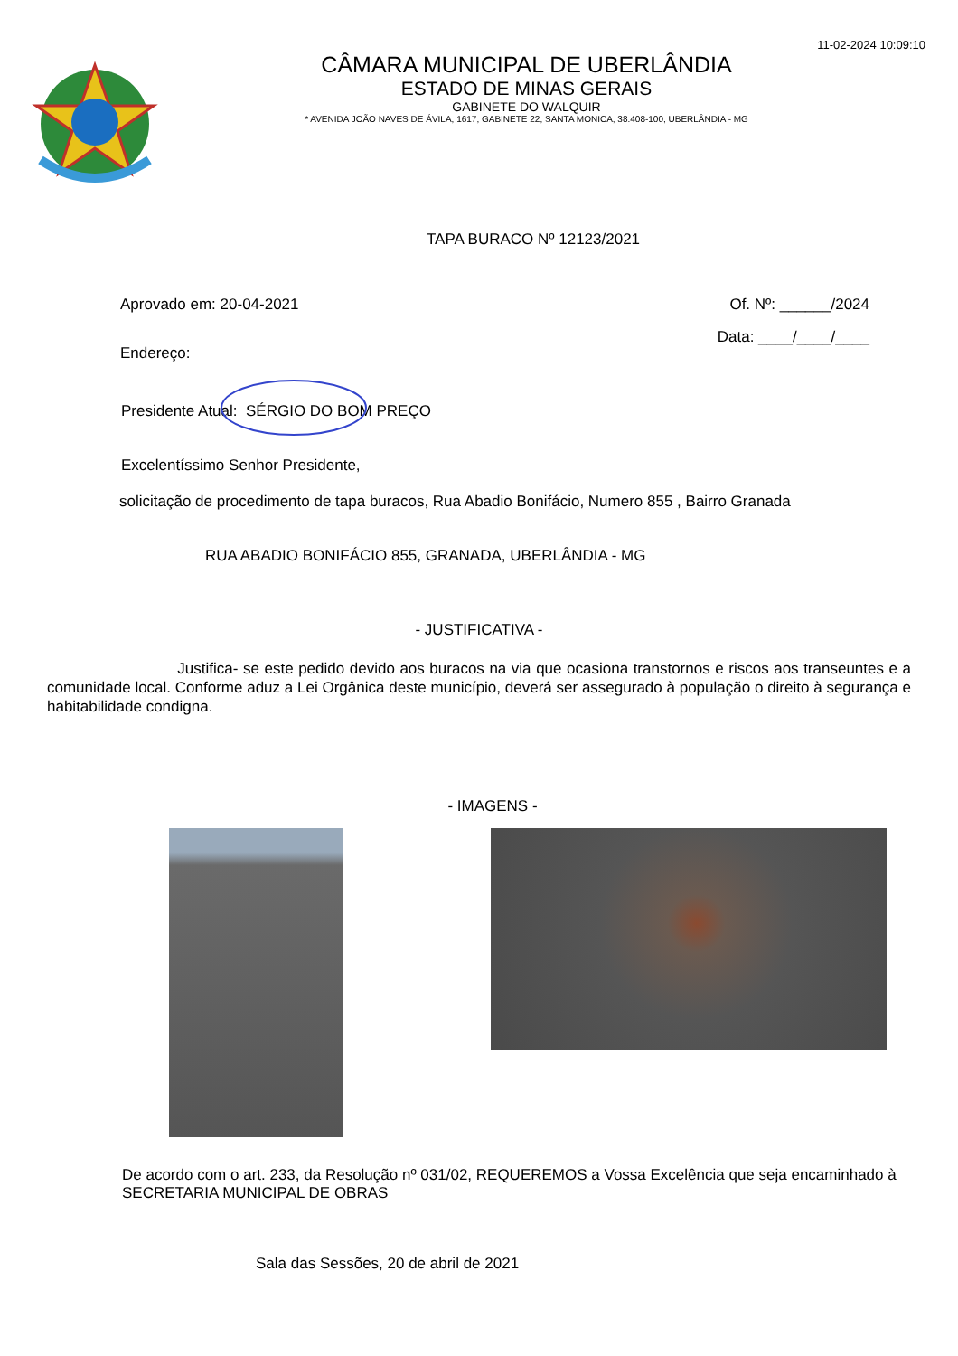11-02-2024 10:09:10
CÂMARA MUNICIPAL DE UBERLÂNDIA
ESTADO DE MINAS GERAIS
GABINETE DO WALQUIR
* AVENIDA JOÃO NAVES DE ÁVILA, 1617, GABINETE 22, SANTA MONICA, 38.408-100, UBERLÂNDIA - MG
TAPA BURACO Nº 12123/2021
Aprovado em: 20-04-2021 Of. Nº: ______/2024
Endereço: Data: ____/____/____
Presidente Atual: SÉRGIO DO BOM PREÇO
Excelentíssimo Senhor Presidente,
solicitação de procedimento de tapa buracos, Rua Abadio Bonifácio, Numero 855 , Bairro Granada
RUA ABADIO BONIFÁCIO 855, GRANADA, UBERLÂNDIA - MG
- JUSTIFICATIVA -
Justifica- se este pedido devido aos buracos na via que ocasiona transtornos e riscos aos transeuntes e a comunidade local. Conforme aduz a Lei Orgânica deste município, deverá ser assegurado à população o direito à segurança e habitabilidade condigna.
- IMAGENS -
De acordo com o art. 233, da Resolução nº 031/02, REQUEREMOS a Vossa Excelência que seja encaminhado à SECRETARIA MUNICIPAL DE OBRAS
Sala das Sessões, 20 de abril de 2021